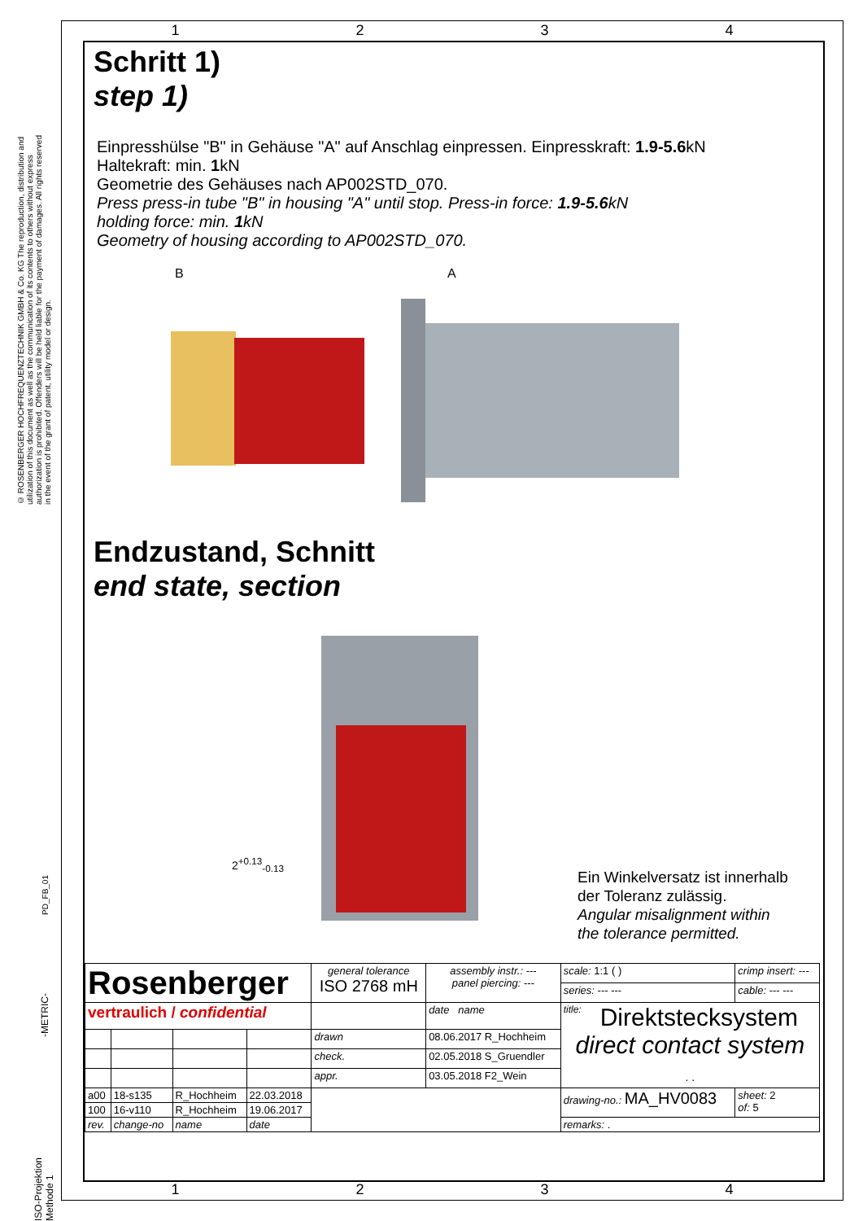1234
© ROSENBERGER HOCHFREQUENZTECHNIK GMBH & Co. KG The reproduction, distribution and utilization of this document as well as the communication of its contents to others without express authorization is prohibited. Offenders will be held liable for the payment of damages. All rights reserved in the event of the grant of patent, utility model or design.
Schritt 1)
step 1)
Einpresshülse "B" in Gehäuse "A" auf Anschlag einpressen. Einpresskraft: 1.9-5.6kN
Haltekraft: min. 1kN
Geometrie des Gehäuses nach AP002STD_070.
Press press-in tube "B" in housing "A" until stop. Press-in force: 1.9-5.6kN
holding force: min. 1kN
Geometry of housing according to AP002STD_070.
B A
Endzustand, Schnitt
end state, section
2<sup>+0.13</sup><sub>-0.13</sub>
Ein Winkelversatz ist innerhalb
der Toleranz zulässig.
Angular misalignment within
the tolerance permitted.
| Rosenberger | | | | general tolerance ISO 2768 mH | assembly instr.: --- panel piercing: --- | scale: 1:1 ( ) | crimp insert: --- |
| | | | | | | series: --- --- | cable: --- --- |
| vertraulich / confidential | | | | | date name | title: Direktstecksystem direct contact system . . | |
| | | | | drawn | 08.06.2017 R_Hochheim | | |
| | | | | check. | 02.05.2018 S_Gruendler | | |
| | | | | appr. | 03.05.2018 F2_Wein | | |
| a00 | 18-s135 | R_Hochheim | 22.03.2018 | | | drawing-no.: MA_HV0083 | sheet: 2 of: 5 |
| 100 | 16-v110 | R_Hochheim | 19.06.2017 | | | | |
| rev. | change-no | name | date | | | remarks: . | |
1234
PD_FB_01
-METRIC-
ISO-Projektion Methode 1